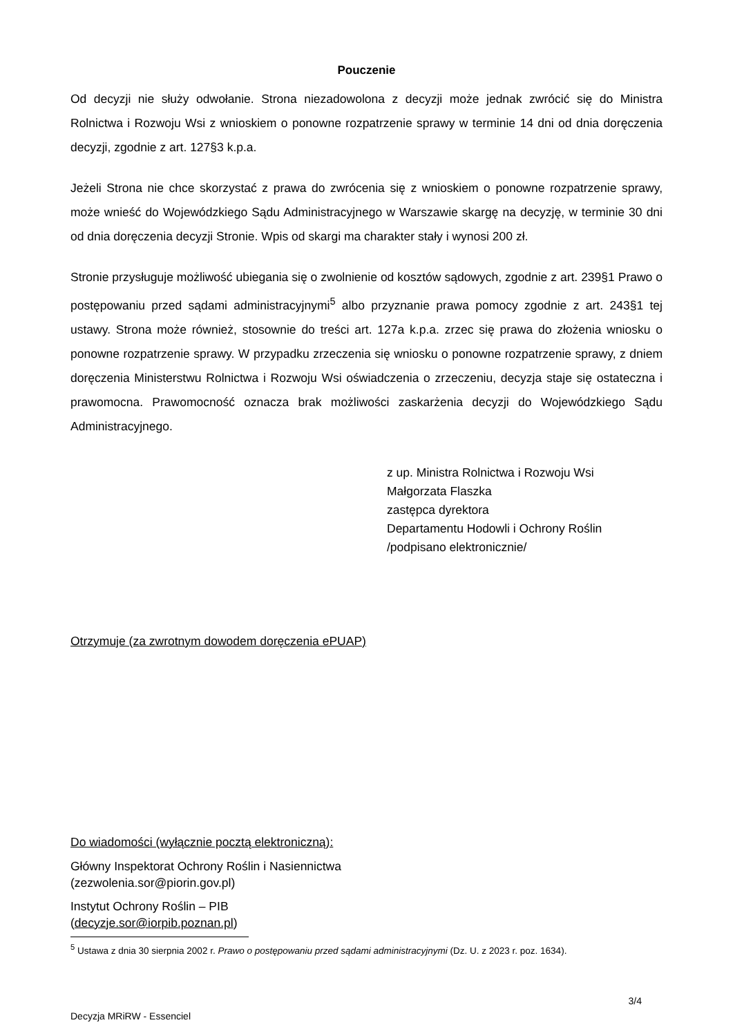Pouczenie
Od decyzji nie służy odwołanie. Strona niezadowolona z decyzji może jednak zwrócić się do Ministra Rolnictwa i Rozwoju Wsi z wnioskiem o ponowne rozpatrzenie sprawy w terminie 14 dni od dnia doręczenia decyzji, zgodnie z art. 127§3 k.p.a.
Jeżeli Strona nie chce skorzystać z prawa do zwrócenia się z wnioskiem o ponowne rozpatrzenie sprawy, może wnieść do Wojewódzkiego Sądu Administracyjnego w Warszawie skargę na decyzję, w terminie 30 dni od dnia doręczenia decyzji Stronie. Wpis od skargi ma charakter stały i wynosi 200 zł.
Stronie przysługuje możliwość ubiegania się o zwolnienie od kosztów sądowych, zgodnie z art. 239§1 Prawo o postępowaniu przed sądami administracyjnymi<sup>5</sup> albo przyznanie prawa pomocy zgodnie z art. 243§1 tej ustawy. Strona może również, stosownie do treści art. 127a k.p.a. zrzec się prawa do złożenia wniosku o ponowne rozpatrzenie sprawy. W przypadku zrzeczenia się wniosku o ponowne rozpatrzenie sprawy, z dniem doręczenia Ministerstwu Rolnictwa i Rozwoju Wsi oświadczenia o zrzeczeniu, decyzja staje się ostateczna i prawomocna. Prawomocność oznacza brak możliwości zaskarżenia decyzji do Wojewódzkiego Sądu Administracyjnego.
z up. Ministra Rolnictwa i Rozwoju Wsi
Małgorzata Flaszka
zastępca dyrektora
Departamentu Hodowli i Ochrony Roślin
/podpisano elektronicznie/
Otrzymuje (za zwrotnym dowodem doręczenia ePUAP)
Do wiadomości (wyłącznie pocztą elektroniczną):
Główny Inspektorat Ochrony Roślin i Nasiennictwa
(zezwolenia.sor@piorin.gov.pl)
Instytut Ochrony Roślin – PIB
(decyzje.sor@iorpib.poznan.pl)
<sup>5</sup> Ustawa z dnia 30 sierpnia 2002 r. Prawo o postępowaniu przed sądami administracyjnymi (Dz. U. z 2023 r. poz. 1634).
3/4
Decyzja MRiRW - Essenciel